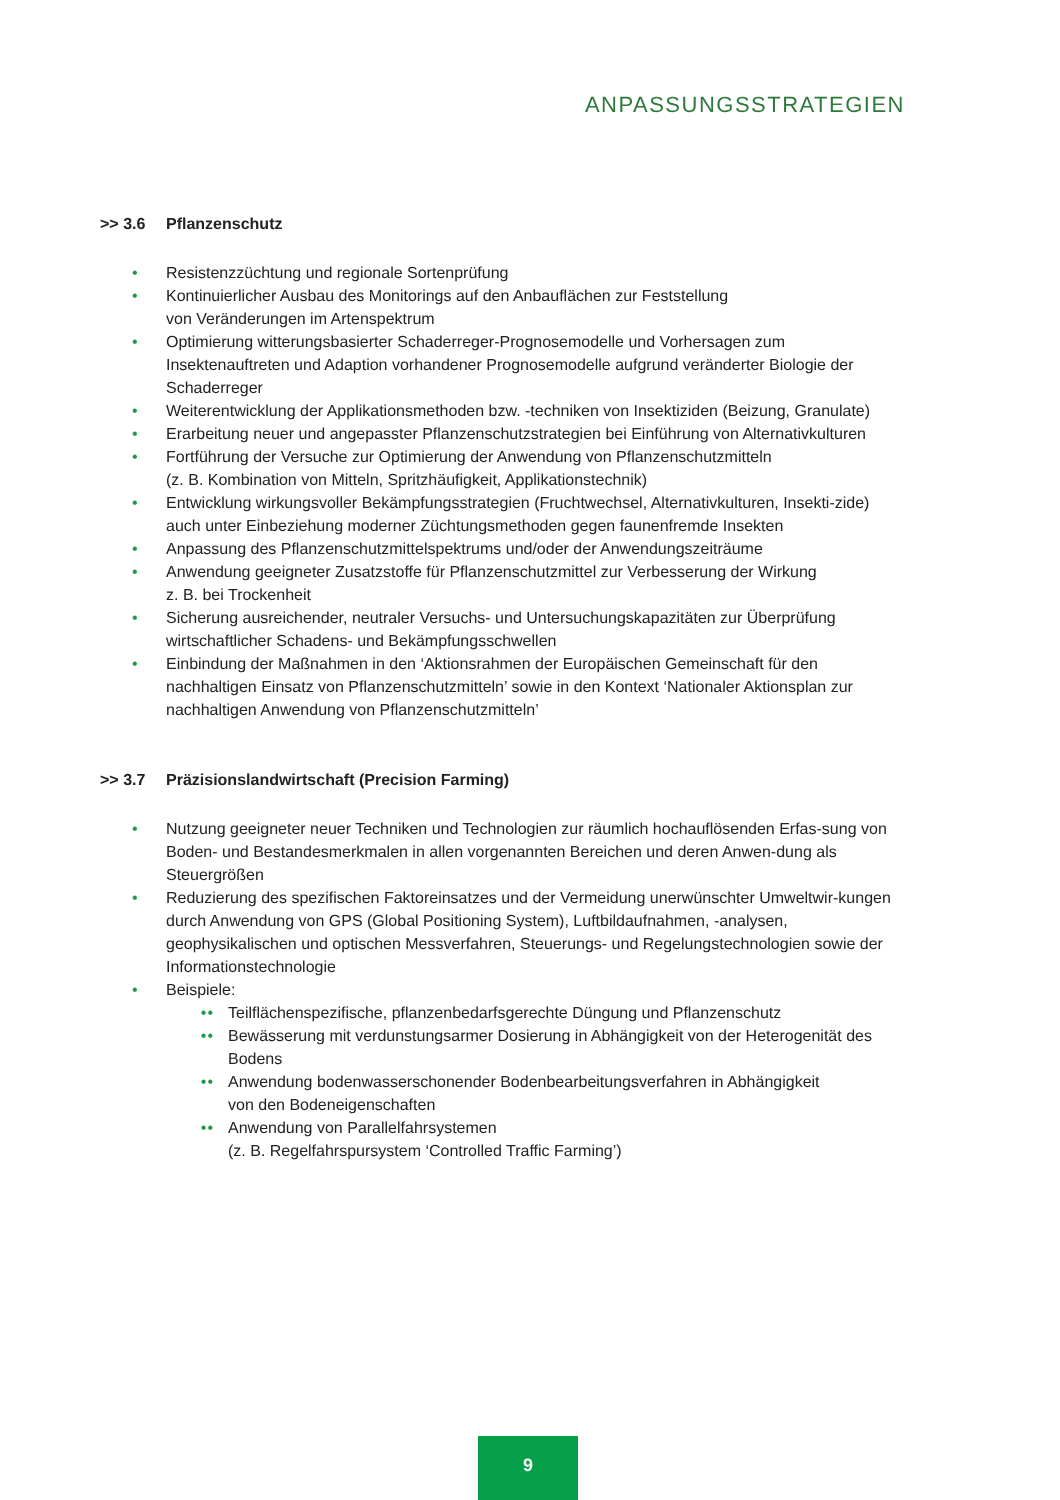ANPASSUNGSSTRATEGIEN
>> 3.6 Pflanzenschutz
• Resistenzzüchtung und regionale Sortenprüfung
• Kontinuierlicher Ausbau des Monitorings auf den Anbauflächen zur Feststellung
von Veränderungen im Artenspektrum
• Optimierung witterungsbasierter Schaderreger-Prognosemodelle und Vorhersagen zum Insektenauftreten und Adaption vorhandener Prognosemodelle aufgrund veränderter Biologie der Schaderreger
• Weiterentwicklung der Applikationsmethoden bzw. -techniken von Insektiziden (Beizung, Granulate)
• Erarbeitung neuer und angepasster Pflanzenschutzstrategien bei Einführung von Alternativkulturen
• Fortführung der Versuche zur Optimierung der Anwendung von Pflanzenschutzmitteln
(z. B. Kombination von Mitteln, Spritzhäufigkeit, Applikationstechnik)
• Entwicklung wirkungsvoller Bekämpfungsstrategien (Fruchtwechsel, Alternativkulturen, Insekti-zide) auch unter Einbeziehung moderner Züchtungsmethoden gegen faunenfremde Insekten
• Anpassung des Pflanzenschutzmittelspektrums und/oder der Anwendungszeiträume
• Anwendung geeigneter Zusatzstoffe für Pflanzenschutzmittel zur Verbesserung der Wirkung
z. B. bei Trockenheit
• Sicherung ausreichender, neutraler Versuchs- und Untersuchungskapazitäten zur Überprüfung wirtschaftlicher Schadens- und Bekämpfungsschwellen
• Einbindung der Maßnahmen in den ‘Aktionsrahmen der Europäischen Gemeinschaft für den nachhaltigen Einsatz von Pflanzenschutzmitteln’ sowie in den Kontext ‘Nationaler Aktionsplan zur nachhaltigen Anwendung von Pflanzenschutzmitteln’
>> 3.7 Präzisionslandwirtschaft (Precision Farming)
• Nutzung geeigneter neuer Techniken und Technologien zur räumlich hochauflösenden Erfas-sung von Boden- und Bestandesmerkmalen in allen vorgenannten Bereichen und deren Anwen-dung als Steuergrößen
• Reduzierung des spezifischen Faktoreinsatzes und der Vermeidung unerwünschter Umweltwir-kungen durch Anwendung von GPS (Global Positioning System), Luftbildaufnahmen, -analysen, geophysikalischen und optischen Messverfahren, Steuerungs- und Regelungstechnologien sowie der Informationstechnologie
• Beispiele:
•• Teilflächenspezifische, pflanzenbedarfsgerechte Düngung und Pflanzenschutz
•• Bewässerung mit verdunstungsarmer Dosierung in Abhängigkeit von der Heterogenität des Bodens
•• Anwendung bodenwasserschonender Bodenbearbeitungsverfahren in Abhängigkeit
von den Bodeneigenschaften
•• Anwendung von Parallelfahrsystemen
(z. B. Regelfahrspursystem ‘Controlled Traffic Farming’)
9